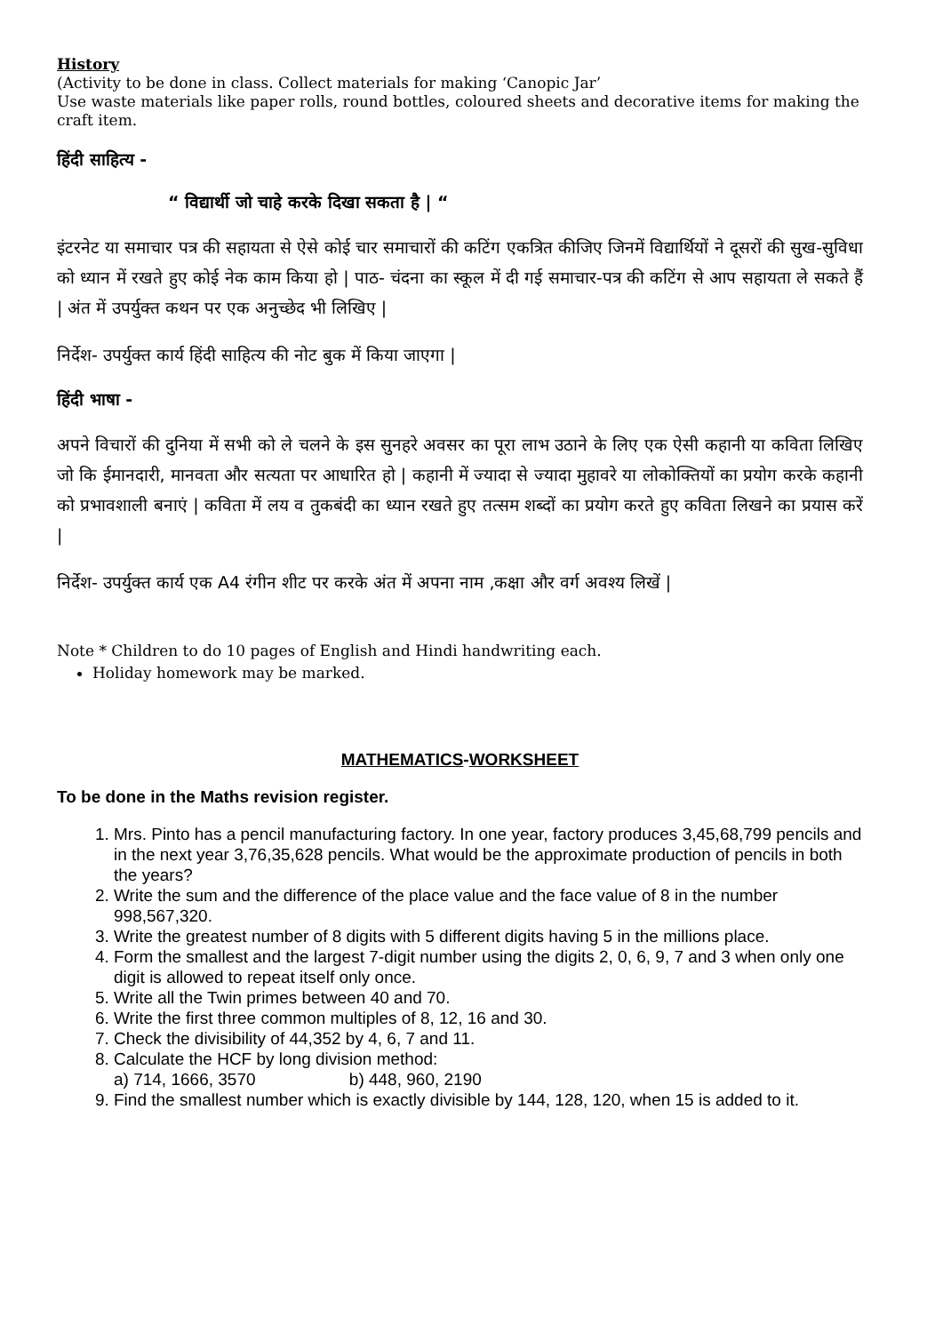History
(Activity to be done in class. Collect materials for making ‘Canopic Jar’
Use waste materials like paper rolls, round bottles, coloured sheets and decorative items for making the craft item.
हिंदी साहित्य -
“ विद्यार्थी जो चाहे करके दिखा सकता है | “
इंटरनेट या समाचार पत्र की सहायता से ऐसे कोई चार समाचारों की कटिंग एकत्रित कीजिए जिनमें विद्यार्थियों ने दूसरों की सुख-सुविधा को ध्यान में रखते हुए कोई नेक काम किया हो | पाठ- चंदना का स्कूल में दी गई समाचार-पत्र की कटिंग से आप सहायता ले सकते हैं | अंत में उपर्युक्त कथन पर एक अनुच्छेद भी लिखिए |
निर्देश- उपर्युक्त कार्य हिंदी साहित्य की नोट बुक में किया जाएगा |
हिंदी भाषा -
अपने विचारों की दुनिया में सभी को ले चलने के इस सुनहरे अवसर का पूरा लाभ उठाने के लिए एक ऐसी कहानी या कविता लिखिए जो कि ईमानदारी, मानवता और सत्यता पर आधारित हो | कहानी में ज्यादा से ज्यादा मुहावरे या लोकोक्तियों का प्रयोग करके कहानी को प्रभावशाली बनाएं | कविता में लय व तुकबंदी का ध्यान रखते हुए तत्सम शब्दों का प्रयोग करते हुए कविता लिखने का प्रयास करें |
निर्देश- उपर्युक्त कार्य एक A4 रंगीन शीट पर करके अंत में अपना नाम ,कक्षा और वर्ग अवश्य लिखें |
Note * Children to do 10 pages of English and Hindi handwriting each.
Holiday homework may be marked.
MATHEMATICS-WORKSHEET
To be done in the Maths revision register.
1. Mrs. Pinto has a pencil manufacturing factory. In one year, factory produces 3,45,68,799 pencils and in the next year 3,76,35,628 pencils. What would be the approximate production of pencils in both the years?
2. Write the sum and the difference of the place value and the face value of 8 in the number 998,567,320.
3. Write the greatest number of 8 digits with 5 different digits having 5 in the millions place.
4. Form the smallest and the largest 7-digit number using the digits 2, 0, 6, 9, 7 and 3 when only one digit is allowed to repeat itself only once.
5. Write all the Twin primes between 40 and 70.
6. Write the first three common multiples of 8, 12, 16 and 30.
7. Check the divisibility of 44,352 by 4, 6, 7 and 11.
8. Calculate the HCF by long division method:
a) 714, 1666, 3570 b) 448, 960, 2190
9. Find the smallest number which is exactly divisible by 144, 128, 120, when 15 is added to it.